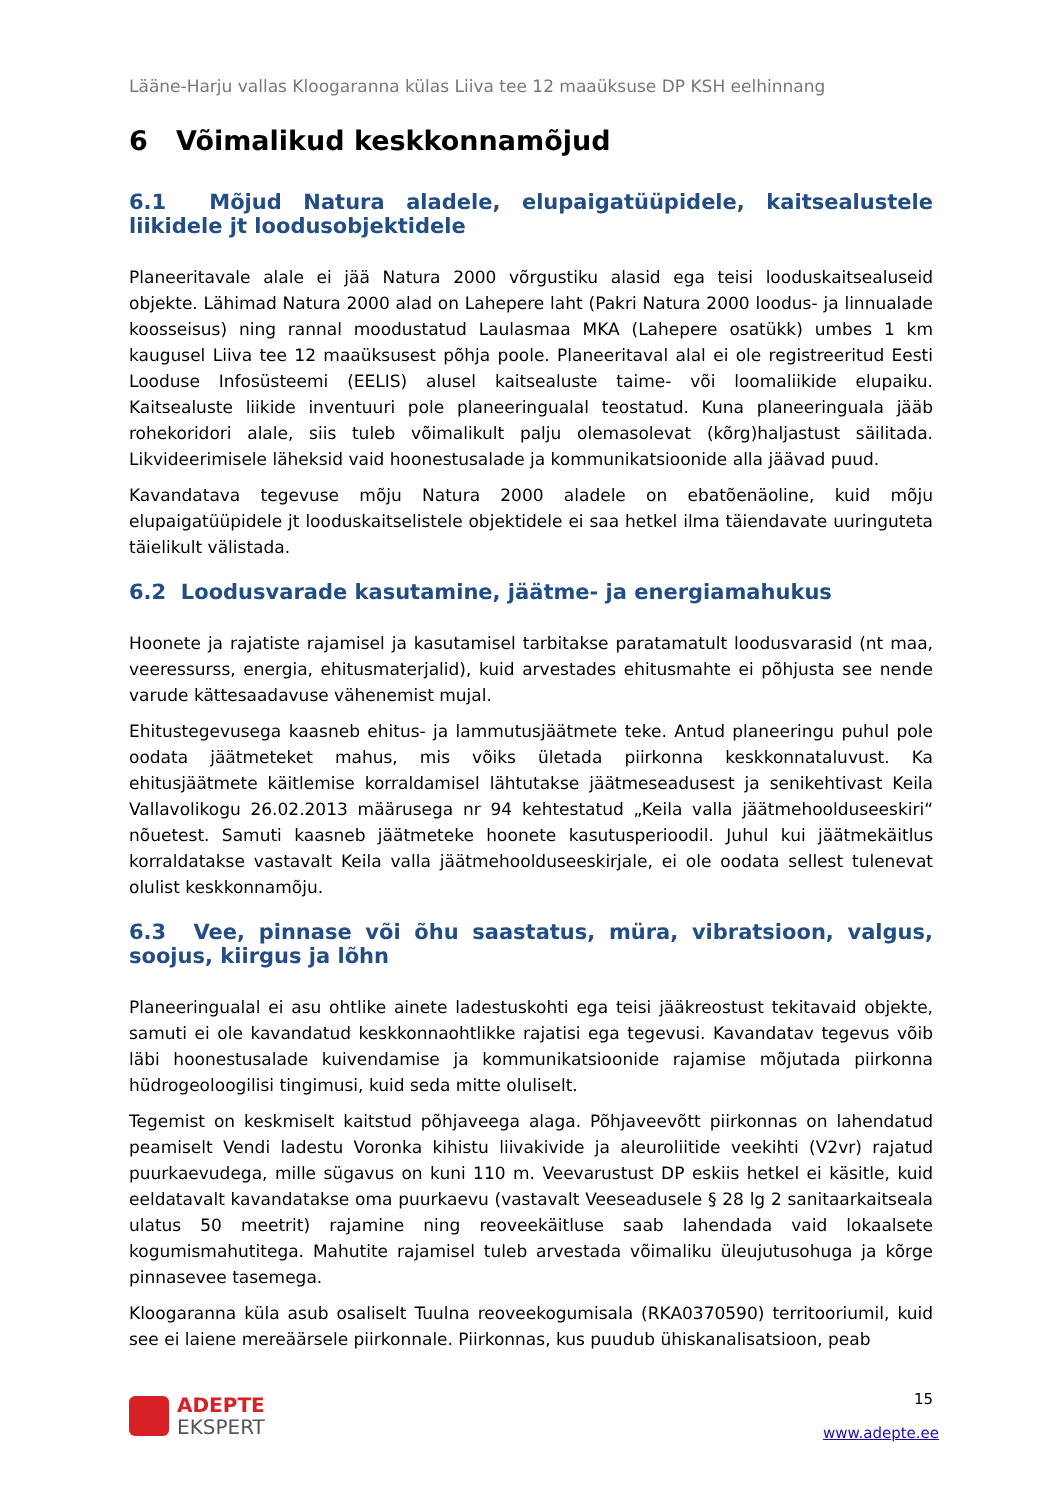Lääne-Harju vallas Kloogaranna külas Liiva tee 12 maaüksuse DP KSH eelhinnang
6 Võimalikud keskkonnamõjud
6.1 Mõjud Natura aladele, elupaigatüüpidele, kaitsealustele liikidele jt loodusobjektidele
Planeeritavale alale ei jää Natura 2000 võrgustiku alasid ega teisi looduskaitsealuseid objekte. Lähimad Natura 2000 alad on Lahepere laht (Pakri Natura 2000 loodus- ja linnualade koosseisus) ning rannal moodustatud Laulasmaa MKA (Lahepere osatükk) umbes 1 km kaugusel Liiva tee 12 maaüksusest põhja poole. Planeeritaval alal ei ole registreeritud Eesti Looduse Infosüsteemi (EELIS) alusel kaitsealuste taime- või loomaliikide elupaiku. Kaitsealuste liikide inventuuri pole planeeringualal teostatud. Kuna planeeringuala jääb rohekoridori alale, siis tuleb võimalikult palju olemasolevat (kõrg)haljastust säilitada. Likvideerimisele läheksid vaid hoonestusalade ja kommunikatsioonide alla jäävad puud.
Kavandatava tegevuse mõju Natura 2000 aladele on ebatõenäoline, kuid mõju elupaigatüüpidele jt looduskaitselistele objektidele ei saa hetkel ilma täiendavate uuringuteta täielikult välistada.
6.2 Loodusvarade kasutamine, jäätme- ja energiamahukus
Hoonete ja rajatiste rajamisel ja kasutamisel tarbitakse paratamatult loodusvarasid (nt maa, veeressurss, energia, ehitusmaterjalid), kuid arvestades ehitusmahte ei põhjusta see nende varude kättesaadavuse vähenemist mujal.
Ehitustegevusega kaasneb ehitus- ja lammutusjäätmete teke. Antud planeeringu puhul pole oodata jäätmeteket mahus, mis võiks ületada piirkonna keskkonnataluvust. Ka ehitusjäätmete käitlemise korraldamisel lähtutakse jäätmeseadusest ja senikehtivast Keila Vallavolikogu 26.02.2013 määrusega nr 94 kehtestatud „Keila valla jäätmehoolduseeskiri“ nõuetest. Samuti kaasneb jäätmeteke hoonete kasutusperioodil. Juhul kui jäätmekäitlus korraldatakse vastavalt Keila valla jäätmehoolduseeskirjale, ei ole oodata sellest tulenevat olulist keskkonnamõju.
6.3 Vee, pinnase või õhu saastatus, müra, vibratsioon, valgus, soojus, kiirgus ja lõhn
Planeeringualal ei asu ohtlike ainete ladestuskohti ega teisi jääkreostust tekitavaid objekte, samuti ei ole kavandatud keskkonnaohtlikke rajatisi ega tegevusi. Kavandatav tegevus võib läbi hoonestusalade kuivendamise ja kommunikatsioonide rajamise mõjutada piirkonna hüdrogeoloogilisi tingimusi, kuid seda mitte oluliselt.
Tegemist on keskmiselt kaitstud põhjaveega alaga. Põhjaveevõtt piirkonnas on lahendatud peamiselt Vendi ladestu Voronka kihistu liivakivide ja aleuroliitide veekihti (V2vr) rajatud puurkaevudega, mille sügavus on kuni 110 m. Veevarustust DP eskiis hetkel ei käsitle, kuid eeldatavalt kavandatakse oma puurkaevu (vastavalt Veeseadusele § 28 lg 2 sanitaarkaitseala ulatus 50 meetrit) rajamine ning reoveekäitluse saab lahendada vaid lokaalsete kogumismahutitega. Mahutite rajamisel tuleb arvestada võimaliku üleujutusohuga ja kõrge pinnasevee tasemega.
Kloogaranna küla asub osaliselt Tuulna reoveekogumisala (RKA0370590) territooriumil, kuid see ei laiene mereäärsele piirkonnale. Piirkonnas, kus puudub ühiskanalisatsioon, peab
15
ADEPTE
EKSPERT
www.adepte.ee